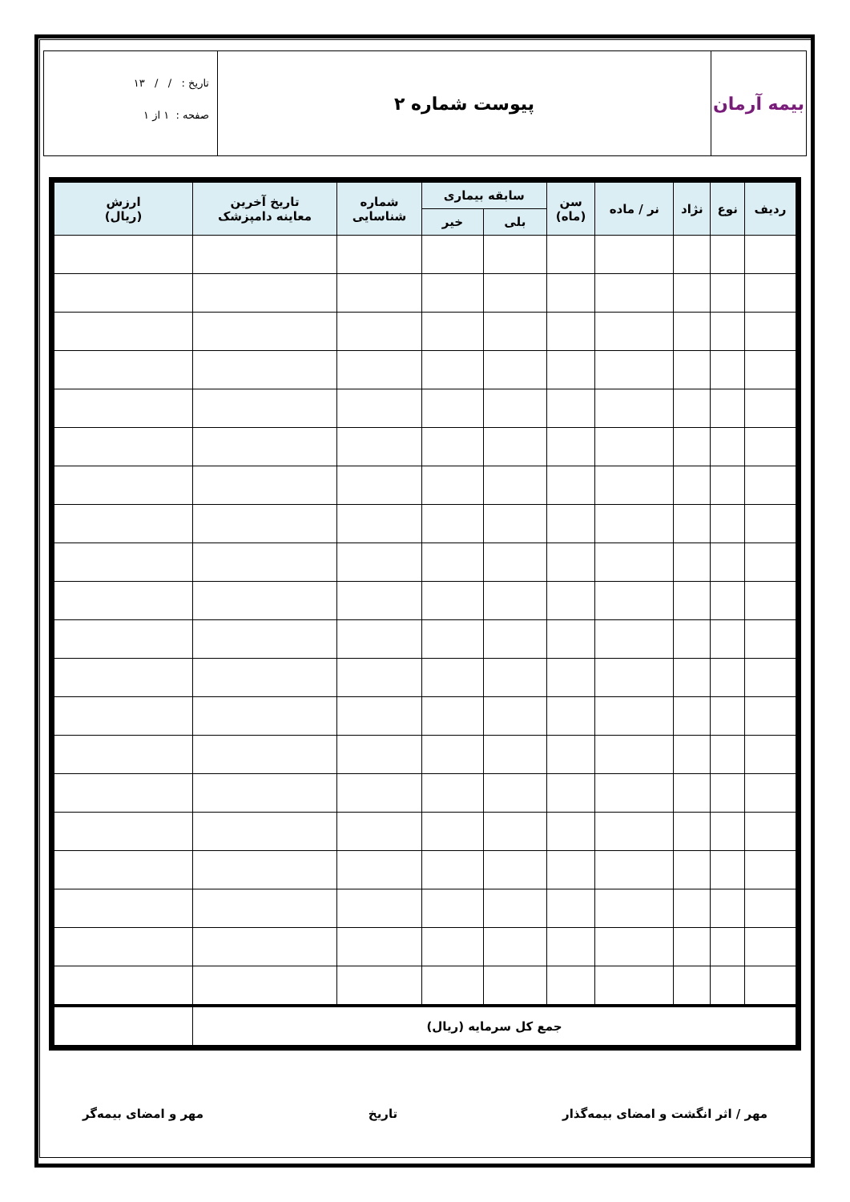بیمه آرمان
پیوست شماره ۲
تاریخ : / / ۱۳
صفحه : ۱ از ۱
| ردیف | نوع | نژاد | نر / ماده | سن (ماه) | سابقه بیماری | | شماره شناسایی | تاریخ آخرین معاینه دامپزشک | ارزش (ریال) |
| --- | --- | --- | --- | --- | --- | --- | --- | --- | --- |
| | | | | | بلی | خیر | | | |
| جمع کل سرمایه (ریال) | | | | | | | | | |
مهر / اثر انگشت و امضای بیمه‌گذار تاریخ مهر و امضای بیمه‌گر